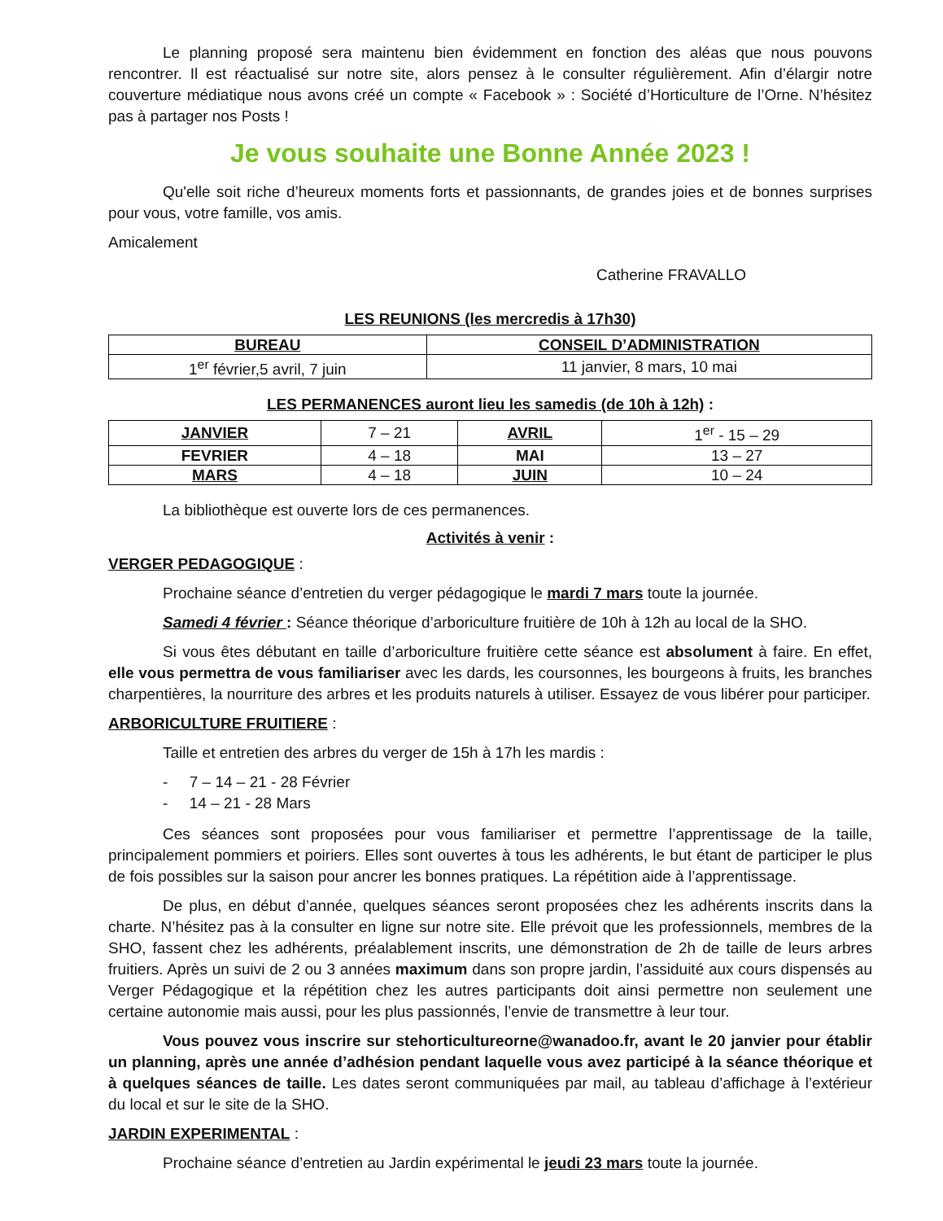Le planning proposé sera maintenu bien évidemment en fonction des aléas que nous pouvons rencontrer. Il est réactualisé sur notre site, alors pensez à le consulter régulièrement. Afin d’élargir notre couverture médiatique nous avons créé un compte « Facebook » : Société d’Horticulture de l’Orne. N’hésitez pas à partager nos Posts !
Je vous souhaite une Bonne Année 2023 !
Qu'elle soit riche d’heureux moments forts et passionnants, de grandes joies et de bonnes surprises pour vous, votre famille, vos amis.
Amicalement
Catherine FRAVALLO
LES REUNIONS (les mercredis à 17h30)
| BUREAU | CONSEIL D’ADMINISTRATION |
| --- | --- |
| 1<sup>er</sup> février,5 avril, 7 juin | 11 janvier, 8 mars, 10 mai |
LES PERMANENCES auront lieu les samedis (de 10h à 12h) :
| JANVIER | 7 – 21 | AVRIL | 1<sup>er</sup> - 15 – 29 |
| FEVRIER | 4 – 18 | MAI | 13 – 27 |
| MARS | 4 – 18 | JUIN | 10 – 24 |
La bibliothèque est ouverte lors de ces permanences.
Activités à venir :
VERGER PEDAGOGIQUE :
Prochaine séance d’entretien du verger pédagogique le mardi 7 mars toute la journée.
Samedi 4 février : Séance théorique d’arboriculture fruitière de 10h à 12h au local de la SHO.
Si vous êtes débutant en taille d’arboriculture fruitière cette séance est absolument à faire. En effet, elle vous permettra de vous familiariser avec les dards, les coursonnes, les bourgeons à fruits, les branches charpentières, la nourriture des arbres et les produits naturels à utiliser. Essayez de vous libérer pour participer.
ARBORICULTURE FRUITIERE :
Taille et entretien des arbres du verger de 15h à 17h les mardis :
- 7 – 14 – 21 - 28 Février
- 14 – 21 - 28 Mars
Ces séances sont proposées pour vous familiariser et permettre l’apprentissage de la taille, principalement pommiers et poiriers. Elles sont ouvertes à tous les adhérents, le but étant de participer le plus de fois possibles sur la saison pour ancrer les bonnes pratiques. La répétition aide à l’apprentissage.
De plus, en début d’année, quelques séances seront proposées chez les adhérents inscrits dans la charte. N’hésitez pas à la consulter en ligne sur notre site. Elle prévoit que les professionnels, membres de la SHO, fassent chez les adhérents, préalablement inscrits, une démonstration de 2h de taille de leurs arbres fruitiers. Après un suivi de 2 ou 3 années maximum dans son propre jardin, l’assiduité aux cours dispensés au Verger Pédagogique et la répétition chez les autres participants doit ainsi permettre non seulement une certaine autonomie mais aussi, pour les plus passionnés, l’envie de transmettre à leur tour.
Vous pouvez vous inscrire sur stehorticultureorne@wanadoo.fr, avant le 20 janvier pour établir un planning, après une année d’adhésion pendant laquelle vous avez participé à la séance théorique et à quelques séances de taille. Les dates seront communiquées par mail, au tableau d’affichage à l’extérieur du local et sur le site de la SHO.
JARDIN EXPERIMENTAL :
Prochaine séance d’entretien au Jardin expérimental le jeudi 23 mars toute la journée.